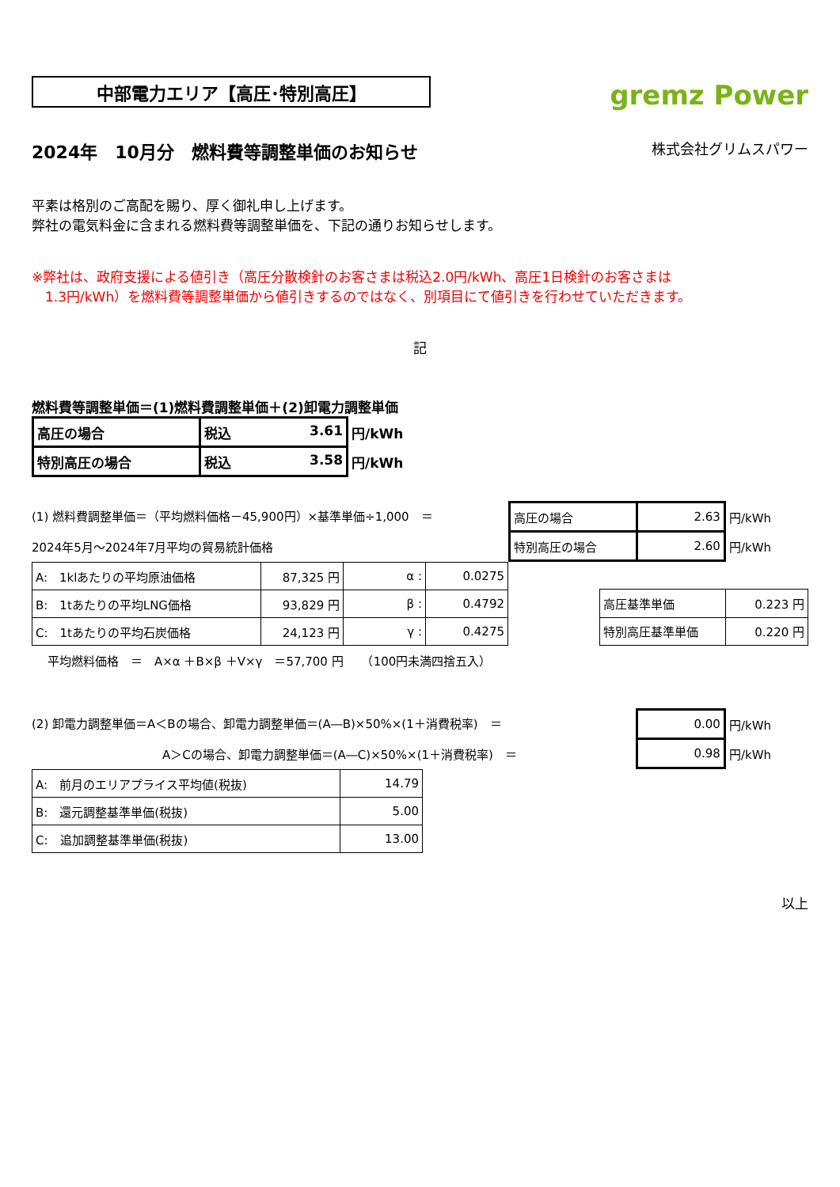中部電力エリア【高圧･特別高圧】
gremz Power
2024年　10月分　燃料費等調整単価のお知らせ 株式会社グリムスパワー
平素は格別のご高配を賜り、厚く御礼申し上げます。
弊社の電気料金に含まれる燃料費等調整単価を、下記の通りお知らせします。
※弊社は、政府支援による値引き（高圧分散検針のお客さまは税込2.0円/kWh、高圧1日検針のお客さまは
　1.3円/kWh）を燃料費等調整単価から値引きするのではなく、別項目にて値引きを行わせていただきます。
記
燃料費等調整単価＝(1)燃料費調整単価＋(2)卸電力調整単価
| 高圧の場合 | 税込 3.61 | 円/kWh |
| 特別高圧の場合 | 税込 3.58 | 円/kWh |
(1) 燃料費調整単価＝（平均燃料価格－45,900円）×基準単価÷1,000　＝
2024年5月～2024年7月平均の貿易統計価格
| 高圧の場合 | 2.63 | 円/kWh |
| 特別高圧の場合 | 2.60 | 円/kWh |
| A: 1klあたりの平均原油価格 | 87,325 円 | α : | 0.0275 |
| B: 1tあたりの平均LNG価格 | 93,829 円 | β : | 0.4792 |
| C: 1tあたりの平均石炭価格 | 24,123 円 | γ : | 0.4275 |
| 高圧基準単価 | 0.223 円 |
| 特別高圧基準単価 | 0.220 円 |
平均燃料価格　＝　A×α ＋B×β ＋V×γ　＝57,700 円　　（100円未満四捨五入）
(2) 卸電力調整単価＝A＜Bの場合、卸電力調整単価＝(A―B)×50%×(1＋消費税率)　＝
A＞Cの場合、卸電力調整単価＝(A―C)×50%×(1＋消費税率)　＝
| 0.00 | 円/kWh |
| 0.98 | 円/kWh |
| A: 前月のエリアプライス平均値(税抜) | 14.79 |
| B: 還元調整基準単価(税抜) | 5.00 |
| C: 追加調整基準単価(税抜) | 13.00 |
以上